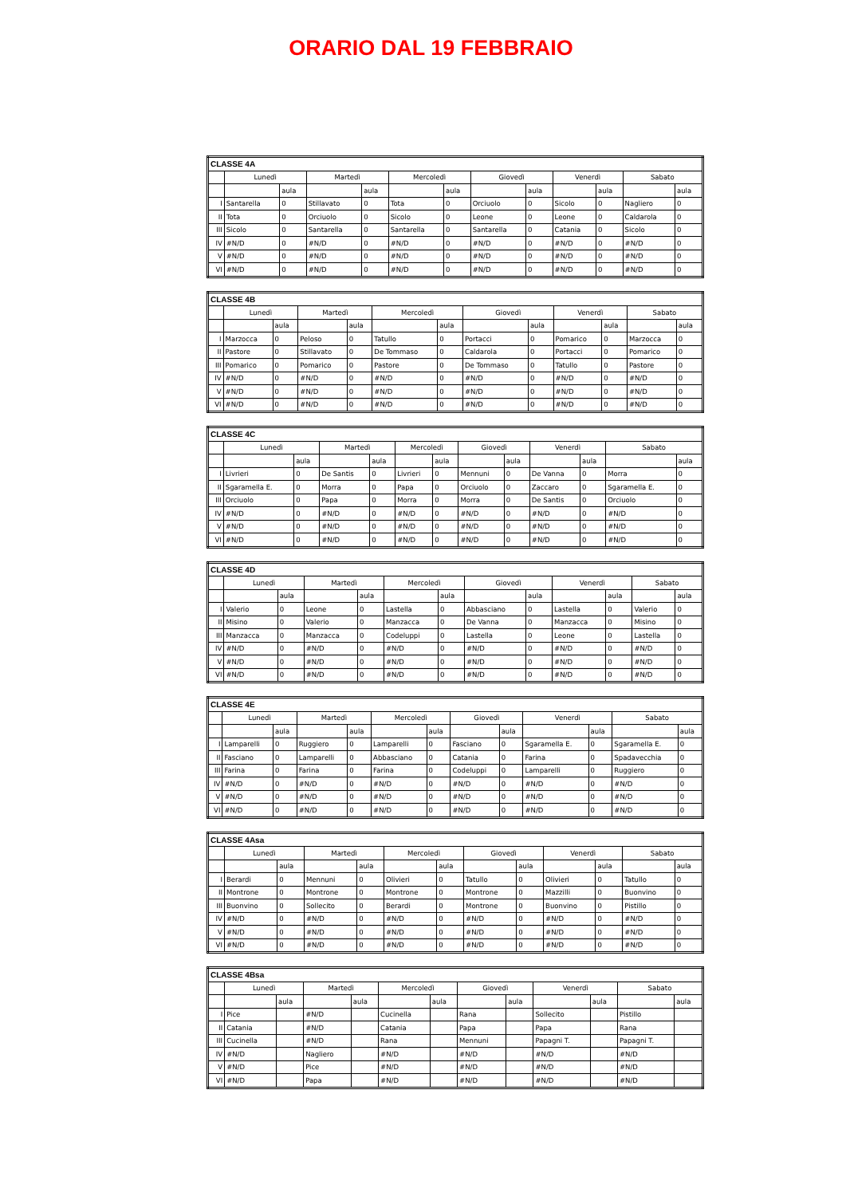ORARIO DAL 19 FEBBRAIO
| CLASSE 4A | | | | | | | | | | | | |
| --- | --- | --- | --- | --- | --- | --- | --- | --- | --- | --- | --- | --- |
| | Lunedì | | Martedì | | Mercoledì | | Giovedì | | Venerdì | | Sabato | |
| | | aula | | aula | | aula | | aula | | aula | | aula |
| I | Santarella | 0 | Stillavato | 0 | Tota | 0 | Orciuolo | 0 | Sicolo | 0 | Nagliero | 0 |
| II | Tota | 0 | Orciuolo | 0 | Sicolo | 0 | Leone | 0 | Leone | 0 | Caldarola | 0 |
| III | Sicolo | 0 | Santarella | 0 | Santarella | 0 | Santarella | 0 | Catania | 0 | Sicolo | 0 |
| IV | #N/D | 0 | #N/D | 0 | #N/D | 0 | #N/D | 0 | #N/D | 0 | #N/D | 0 |
| V | #N/D | 0 | #N/D | 0 | #N/D | 0 | #N/D | 0 | #N/D | 0 | #N/D | 0 |
| VI | #N/D | 0 | #N/D | 0 | #N/D | 0 | #N/D | 0 | #N/D | 0 | #N/D | 0 |
| CLASSE 4B | | | | | | | | | | | | |
| --- | --- | --- | --- | --- | --- | --- | --- | --- | --- | --- | --- | --- |
| | Lunedì | | Martedì | | Mercoledì | | Giovedì | | Venerdì | | Sabato | |
| | | aula | | aula | | aula | | aula | | aula | | aula |
| I | Marzocca | 0 | Peloso | 0 | Tatullo | 0 | Portacci | 0 | Pomarico | 0 | Marzocca | 0 |
| II | Pastore | 0 | Stillavato | 0 | De Tommaso | 0 | Caldarola | 0 | Portacci | 0 | Pomarico | 0 |
| III | Pomarico | 0 | Pomarico | 0 | Pastore | 0 | De Tommaso | 0 | Tatullo | 0 | Pastore | 0 |
| IV | #N/D | 0 | #N/D | 0 | #N/D | 0 | #N/D | 0 | #N/D | 0 | #N/D | 0 |
| V | #N/D | 0 | #N/D | 0 | #N/D | 0 | #N/D | 0 | #N/D | 0 | #N/D | 0 |
| VI | #N/D | 0 | #N/D | 0 | #N/D | 0 | #N/D | 0 | #N/D | 0 | #N/D | 0 |
| CLASSE 4C | | | | | | | | | | | | |
| --- | --- | --- | --- | --- | --- | --- | --- | --- | --- | --- | --- | --- |
| | Lunedì | | Martedì | | Mercoledì | | Giovedì | | Venerdì | | Sabato | |
| | | aula | | aula | | aula | | aula | | aula | | aula |
| I | Livrieri | 0 | De Santis | 0 | Livrieri | 0 | Mennuni | 0 | De Vanna | 0 | Morra | 0 |
| II | Sgaramella E. | 0 | Morra | 0 | Papa | 0 | Orciuolo | 0 | Zaccaro | 0 | Sgaramella E. | 0 |
| III | Orciuolo | 0 | Papa | 0 | Morra | 0 | Morra | 0 | De Santis | 0 | Orciuolo | 0 |
| IV | #N/D | 0 | #N/D | 0 | #N/D | 0 | #N/D | 0 | #N/D | 0 | #N/D | 0 |
| V | #N/D | 0 | #N/D | 0 | #N/D | 0 | #N/D | 0 | #N/D | 0 | #N/D | 0 |
| VI | #N/D | 0 | #N/D | 0 | #N/D | 0 | #N/D | 0 | #N/D | 0 | #N/D | 0 |
| CLASSE 4D | | | | | | | | | | | | |
| --- | --- | --- | --- | --- | --- | --- | --- | --- | --- | --- | --- | --- |
| | Lunedì | | Martedì | | Mercoledì | | Giovedì | | Venerdì | | Sabato | |
| | | aula | | aula | | aula | | aula | | aula | | aula |
| I | Valerio | 0 | Leone | 0 | Lastella | 0 | Abbasciano | 0 | Lastella | 0 | Valerio | 0 |
| II | Misino | 0 | Valerio | 0 | Manzacca | 0 | De Vanna | 0 | Manzacca | 0 | Misino | 0 |
| III | Manzacca | 0 | Manzacca | 0 | Codeluppi | 0 | Lastella | 0 | Leone | 0 | Lastella | 0 |
| IV | #N/D | 0 | #N/D | 0 | #N/D | 0 | #N/D | 0 | #N/D | 0 | #N/D | 0 |
| V | #N/D | 0 | #N/D | 0 | #N/D | 0 | #N/D | 0 | #N/D | 0 | #N/D | 0 |
| VI | #N/D | 0 | #N/D | 0 | #N/D | 0 | #N/D | 0 | #N/D | 0 | #N/D | 0 |
| CLASSE 4E | | | | | | | | | | | | |
| --- | --- | --- | --- | --- | --- | --- | --- | --- | --- | --- | --- | --- |
| | Lunedì | | Martedì | | Mercoledì | | Giovedì | | Venerdì | | Sabato | |
| | | aula | | aula | | aula | | aula | | aula | | aula |
| I | Lamparelli | 0 | Ruggiero | 0 | Lamparelli | 0 | Fasciano | 0 | Sgaramella E. | 0 | Sgaramella E. | 0 |
| II | Fasciano | 0 | Lamparelli | 0 | Abbasciano | 0 | Catania | 0 | Farina | 0 | Spadavecchia | 0 |
| III | Farina | 0 | Farina | 0 | Farina | 0 | Codeluppi | 0 | Lamparelli | 0 | Ruggiero | 0 |
| IV | #N/D | 0 | #N/D | 0 | #N/D | 0 | #N/D | 0 | #N/D | 0 | #N/D | 0 |
| V | #N/D | 0 | #N/D | 0 | #N/D | 0 | #N/D | 0 | #N/D | 0 | #N/D | 0 |
| VI | #N/D | 0 | #N/D | 0 | #N/D | 0 | #N/D | 0 | #N/D | 0 | #N/D | 0 |
| CLASSE 4Asa | | | | | | | | | | | | |
| --- | --- | --- | --- | --- | --- | --- | --- | --- | --- | --- | --- | --- |
| | Lunedì | | Martedì | | Mercoledì | | Giovedì | | Venerdì | | Sabato | |
| | | aula | | aula | | aula | | aula | | aula | | aula |
| I | Berardi | 0 | Mennuni | 0 | Olivieri | 0 | Tatullo | 0 | Olivieri | 0 | Tatullo | 0 |
| II | Montrone | 0 | Montrone | 0 | Montrone | 0 | Montrone | 0 | Mazzilli | 0 | Buonvino | 0 |
| III | Buonvino | 0 | Sollecito | 0 | Berardi | 0 | Montrone | 0 | Buonvino | 0 | Pistillo | 0 |
| IV | #N/D | 0 | #N/D | 0 | #N/D | 0 | #N/D | 0 | #N/D | 0 | #N/D | 0 |
| V | #N/D | 0 | #N/D | 0 | #N/D | 0 | #N/D | 0 | #N/D | 0 | #N/D | 0 |
| VI | #N/D | 0 | #N/D | 0 | #N/D | 0 | #N/D | 0 | #N/D | 0 | #N/D | 0 |
| CLASSE 4Bsa | | | | | | | | | | | | |
| --- | --- | --- | --- | --- | --- | --- | --- | --- | --- | --- | --- | --- |
| | Lunedì | | Martedì | | Mercoledì | | Giovedì | | Venerdì | | Sabato | |
| | | aula | | aula | | aula | | aula | | aula | | aula |
| I | Pice | | #N/D | | Cucinella | | Rana | | Sollecito | | Pistillo | |
| II | Catania | | #N/D | | Catania | | Papa | | Papa | | Rana | |
| III | Cucinella | | #N/D | | Rana | | Mennuni | | Papagni T. | | Papagni T. | |
| IV | #N/D | | Nagliero | | #N/D | | #N/D | | #N/D | | #N/D | |
| V | #N/D | | Pice | | #N/D | | #N/D | | #N/D | | #N/D | |
| VI | #N/D | | Papa | | #N/D | | #N/D | | #N/D | | #N/D | |